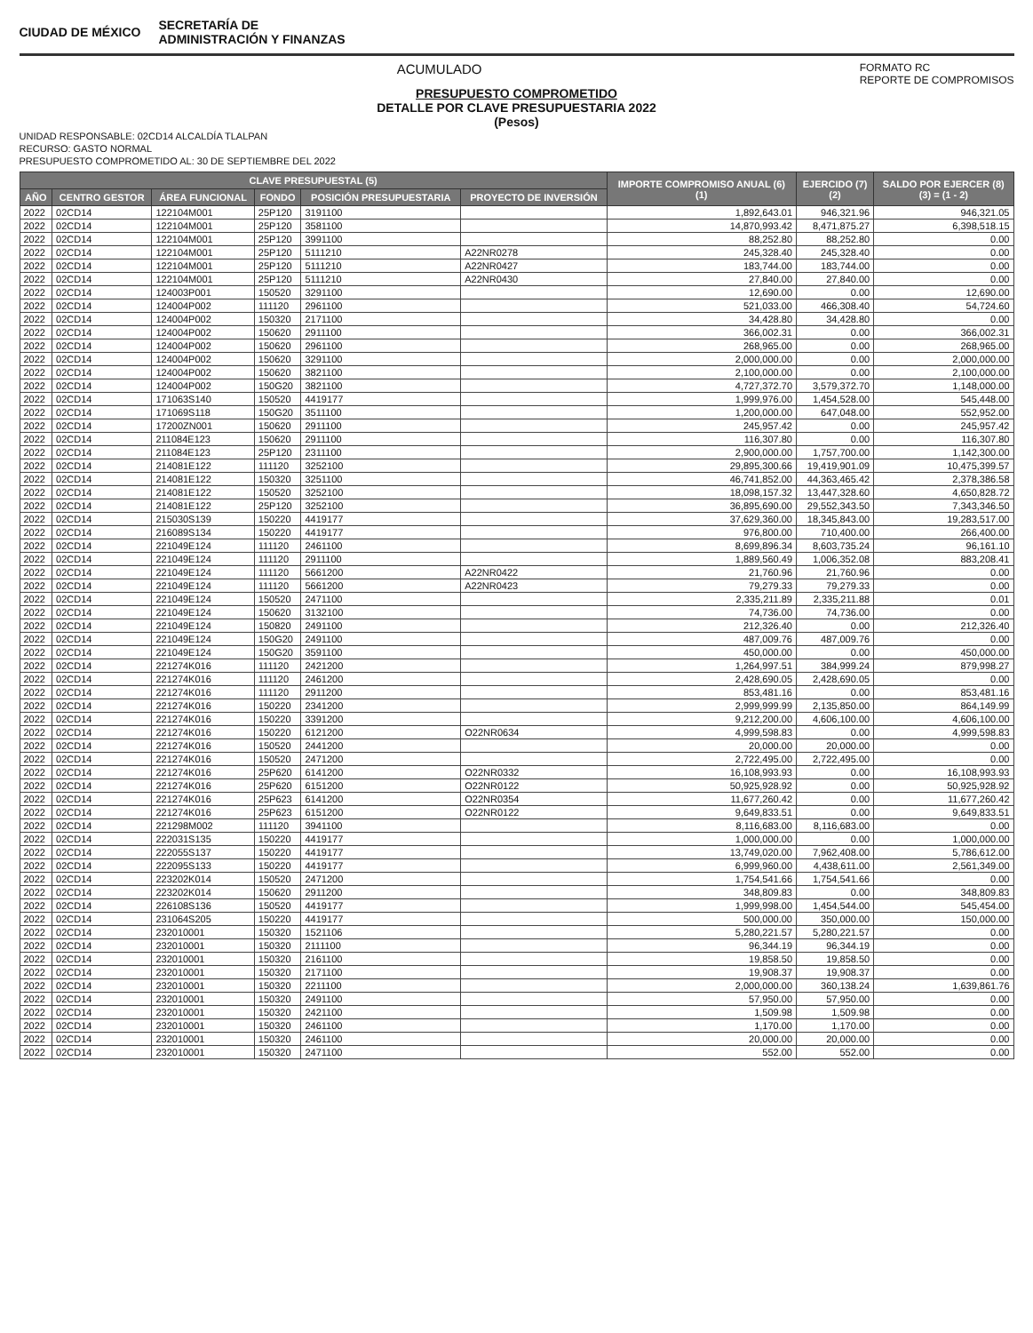CIUDAD DE MÉXICO SECRETARÍA DE
ADMINISTRACIÓN Y FINANZAS
ACUMULADO FORMATO RC
REPORTE DE COMPROMISOS
PRESUPUESTO COMPROMETIDO
DETALLE POR CLAVE PRESUPUESTARIA 2022
(Pesos)
UNIDAD RESPONSABLE: 02CD14 ALCALDÍA TLALPAN
RECURSO: GASTO NORMAL
PRESUPUESTO COMPROMETIDO AL: 30 DE SEPTIEMBRE DEL 2022
| CLAVE PRESUPUESTAL (5) | | | | | | IMPORTE COMPROMISO ANUAL (6) (1) | EJERCIDO (7) (2) | SALDO POR EJERCER (8) (3) = (1 - 2) |
| --- | --- | --- | --- | --- | --- | --- | --- | --- |
| AÑO | CENTRO GESTOR | ÁREA FUNCIONAL | FONDO | POSICIÓN PRESUPUESTARIA | PROYECTO DE INVERSIÓN | | | |
| 2022 | 02CD14 | 122104M001 | 25P120 | 3191100 | | 1,892,643.01 | 946,321.96 | 946,321.05 |
| 2022 | 02CD14 | 122104M001 | 25P120 | 3581100 | | 14,870,993.42 | 8,471,875.27 | 6,398,518.15 |
| 2022 | 02CD14 | 122104M001 | 25P120 | 3991100 | | 88,252.80 | 88,252.80 | 0.00 |
| 2022 | 02CD14 | 122104M001 | 25P120 | 5111210 | A22NR0278 | 245,328.40 | 245,328.40 | 0.00 |
| 2022 | 02CD14 | 122104M001 | 25P120 | 5111210 | A22NR0427 | 183,744.00 | 183,744.00 | 0.00 |
| 2022 | 02CD14 | 122104M001 | 25P120 | 5111210 | A22NR0430 | 27,840.00 | 27,840.00 | 0.00 |
| 2022 | 02CD14 | 124003P001 | 150520 | 3291100 | | 12,690.00 | 0.00 | 12,690.00 |
| 2022 | 02CD14 | 124004P002 | 111120 | 2961100 | | 521,033.00 | 466,308.40 | 54,724.60 |
| 2022 | 02CD14 | 124004P002 | 150320 | 2171100 | | 34,428.80 | 34,428.80 | 0.00 |
| 2022 | 02CD14 | 124004P002 | 150620 | 2911100 | | 366,002.31 | 0.00 | 366,002.31 |
| 2022 | 02CD14 | 124004P002 | 150620 | 2961100 | | 268,965.00 | 0.00 | 268,965.00 |
| 2022 | 02CD14 | 124004P002 | 150620 | 3291100 | | 2,000,000.00 | 0.00 | 2,000,000.00 |
| 2022 | 02CD14 | 124004P002 | 150620 | 3821100 | | 2,100,000.00 | 0.00 | 2,100,000.00 |
| 2022 | 02CD14 | 124004P002 | 150G20 | 3821100 | | 4,727,372.70 | 3,579,372.70 | 1,148,000.00 |
| 2022 | 02CD14 | 171063S140 | 150520 | 4419177 | | 1,999,976.00 | 1,454,528.00 | 545,448.00 |
| 2022 | 02CD14 | 171069S118 | 150G20 | 3511100 | | 1,200,000.00 | 647,048.00 | 552,952.00 |
| 2022 | 02CD14 | 17200ZN001 | 150620 | 2911100 | | 245,957.42 | 0.00 | 245,957.42 |
| 2022 | 02CD14 | 211084E123 | 150620 | 2911100 | | 116,307.80 | 0.00 | 116,307.80 |
| 2022 | 02CD14 | 211084E123 | 25P120 | 2311100 | | 2,900,000.00 | 1,757,700.00 | 1,142,300.00 |
| 2022 | 02CD14 | 214081E122 | 111120 | 3252100 | | 29,895,300.66 | 19,419,901.09 | 10,475,399.57 |
| 2022 | 02CD14 | 214081E122 | 150320 | 3251100 | | 46,741,852.00 | 44,363,465.42 | 2,378,386.58 |
| 2022 | 02CD14 | 214081E122 | 150520 | 3252100 | | 18,098,157.32 | 13,447,328.60 | 4,650,828.72 |
| 2022 | 02CD14 | 214081E122 | 25P120 | 3252100 | | 36,895,690.00 | 29,552,343.50 | 7,343,346.50 |
| 2022 | 02CD14 | 215030S139 | 150220 | 4419177 | | 37,629,360.00 | 18,345,843.00 | 19,283,517.00 |
| 2022 | 02CD14 | 216089S134 | 150220 | 4419177 | | 976,800.00 | 710,400.00 | 266,400.00 |
| 2022 | 02CD14 | 221049E124 | 111120 | 2461100 | | 8,699,896.34 | 8,603,735.24 | 96,161.10 |
| 2022 | 02CD14 | 221049E124 | 111120 | 2911100 | | 1,889,560.49 | 1,006,352.08 | 883,208.41 |
| 2022 | 02CD14 | 221049E124 | 111120 | 5661200 | A22NR0422 | 21,760.96 | 21,760.96 | 0.00 |
| 2022 | 02CD14 | 221049E124 | 111120 | 5661200 | A22NR0423 | 79,279.33 | 79,279.33 | 0.00 |
| 2022 | 02CD14 | 221049E124 | 150520 | 2471100 | | 2,335,211.89 | 2,335,211.88 | 0.01 |
| 2022 | 02CD14 | 221049E124 | 150620 | 3132100 | | 74,736.00 | 74,736.00 | 0.00 |
| 2022 | 02CD14 | 221049E124 | 150820 | 2491100 | | 212,326.40 | 0.00 | 212,326.40 |
| 2022 | 02CD14 | 221049E124 | 150G20 | 2491100 | | 487,009.76 | 487,009.76 | 0.00 |
| 2022 | 02CD14 | 221049E124 | 150G20 | 3591100 | | 450,000.00 | 0.00 | 450,000.00 |
| 2022 | 02CD14 | 221274K016 | 111120 | 2421200 | | 1,264,997.51 | 384,999.24 | 879,998.27 |
| 2022 | 02CD14 | 221274K016 | 111120 | 2461200 | | 2,428,690.05 | 2,428,690.05 | 0.00 |
| 2022 | 02CD14 | 221274K016 | 111120 | 2911200 | | 853,481.16 | 0.00 | 853,481.16 |
| 2022 | 02CD14 | 221274K016 | 150220 | 2341200 | | 2,999,999.99 | 2,135,850.00 | 864,149.99 |
| 2022 | 02CD14 | 221274K016 | 150220 | 3391200 | | 9,212,200.00 | 4,606,100.00 | 4,606,100.00 |
| 2022 | 02CD14 | 221274K016 | 150220 | 6121200 | O22NR0634 | 4,999,598.83 | 0.00 | 4,999,598.83 |
| 2022 | 02CD14 | 221274K016 | 150520 | 2441200 | | 20,000.00 | 20,000.00 | 0.00 |
| 2022 | 02CD14 | 221274K016 | 150520 | 2471200 | | 2,722,495.00 | 2,722,495.00 | 0.00 |
| 2022 | 02CD14 | 221274K016 | 25P620 | 6141200 | O22NR0332 | 16,108,993.93 | 0.00 | 16,108,993.93 |
| 2022 | 02CD14 | 221274K016 | 25P620 | 6151200 | O22NR0122 | 50,925,928.92 | 0.00 | 50,925,928.92 |
| 2022 | 02CD14 | 221274K016 | 25P623 | 6141200 | O22NR0354 | 11,677,260.42 | 0.00 | 11,677,260.42 |
| 2022 | 02CD14 | 221274K016 | 25P623 | 6151200 | O22NR0122 | 9,649,833.51 | 0.00 | 9,649,833.51 |
| 2022 | 02CD14 | 221298M002 | 111120 | 3941100 | | 8,116,683.00 | 8,116,683.00 | 0.00 |
| 2022 | 02CD14 | 222031S135 | 150220 | 4419177 | | 1,000,000.00 | 0.00 | 1,000,000.00 |
| 2022 | 02CD14 | 222055S137 | 150220 | 4419177 | | 13,749,020.00 | 7,962,408.00 | 5,786,612.00 |
| 2022 | 02CD14 | 222095S133 | 150220 | 4419177 | | 6,999,960.00 | 4,438,611.00 | 2,561,349.00 |
| 2022 | 02CD14 | 223202K014 | 150520 | 2471200 | | 1,754,541.66 | 1,754,541.66 | 0.00 |
| 2022 | 02CD14 | 223202K014 | 150620 | 2911200 | | 348,809.83 | 0.00 | 348,809.83 |
| 2022 | 02CD14 | 226108S136 | 150520 | 4419177 | | 1,999,998.00 | 1,454,544.00 | 545,454.00 |
| 2022 | 02CD14 | 231064S205 | 150220 | 4419177 | | 500,000.00 | 350,000.00 | 150,000.00 |
| 2022 | 02CD14 | 232010001 | 150320 | 1521106 | | 5,280,221.57 | 5,280,221.57 | 0.00 |
| 2022 | 02CD14 | 232010001 | 150320 | 2111100 | | 96,344.19 | 96,344.19 | 0.00 |
| 2022 | 02CD14 | 232010001 | 150320 | 2161100 | | 19,858.50 | 19,858.50 | 0.00 |
| 2022 | 02CD14 | 232010001 | 150320 | 2171100 | | 19,908.37 | 19,908.37 | 0.00 |
| 2022 | 02CD14 | 232010001 | 150320 | 2211100 | | 2,000,000.00 | 360,138.24 | 1,639,861.76 |
| 2022 | 02CD14 | 232010001 | 150320 | 2491100 | | 57,950.00 | 57,950.00 | 0.00 |
| 2022 | 02CD14 | 232010001 | 150320 | 2421100 | | 1,509.98 | 1,509.98 | 0.00 |
| 2022 | 02CD14 | 232010001 | 150320 | 2461100 | | 1,170.00 | 1,170.00 | 0.00 |
| 2022 | 02CD14 | 232010001 | 150320 | 2461100 | | 20,000.00 | 20,000.00 | 0.00 |
| 2022 | 02CD14 | 232010001 | 150320 | 2471100 | | 552.00 | 552.00 | 0.00 |